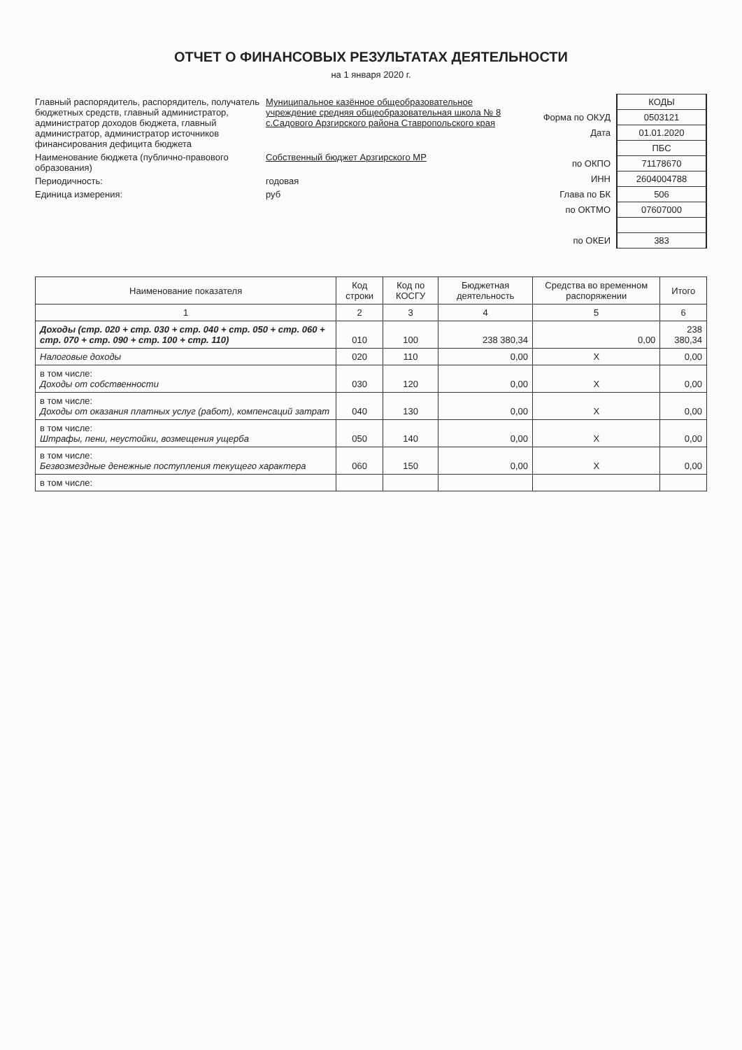ОТЧЕТ О ФИНАНСОВЫХ РЕЗУЛЬТАТАХ ДЕЯТЕЛЬНОСТИ
на 1 января 2020 г.
Главный распорядитель, распорядитель, получатель бюджетных средств, главный администратор, администратор доходов бюджета, главный администратор, администратор источников финансирования дефицита бюджета
Муниципальное казённое общеобразовательное учреждение средняя общеобразовательная школа № 8 с.Садового Арзгирского района Ставропольского края
Наименование бюджета (публично-правового образования)
Собственный бюджет Арзгирского МР
Периодичность: годовая
Единица измерения: руб
| | КОДЫ |
| Форма по ОКУД | 0503121 |
| Дата | 01.01.2020 |
| | ПБС |
| по ОКПО | 71178670 |
| ИНН | 2604004788 |
| Глава по БК | 506 |
| по ОКТМО | 07607000 |
| по ОКЕИ | 383 |
| Наименование показателя | Код строки | Код по КОСГУ | Бюджетная деятельность | Средства во временном распоряжении | Итого |
| --- | --- | --- | --- | --- | --- |
| 1 | 2 | 3 | 4 | 5 | 6 |
| Доходы (стр. 020 + стр. 030 + стр. 040 + стр. 050 + стр. 060 + стр. 070 + стр. 090 + стр. 100 + стр. 110) | 010 | 100 | 238 380,34 | 0,00 | 238 380,34 |
| Налоговые доходы | 020 | 110 | 0,00 | X | 0,00 |
| в том числе: Доходы от собственности | 030 | 120 | 0,00 | X | 0,00 |
| в том числе: Доходы от оказания платных услуг (работ), компенсаций затрат | 040 | 130 | 0,00 | X | 0,00 |
| в том числе: Штрафы, пени, неустойки, возмещения ущерба | 050 | 140 | 0,00 | X | 0,00 |
| в том числе: Безвозмездные денежные поступления текущего характера | 060 | 150 | 0,00 | X | 0,00 |
| в том числе: | | | | | |